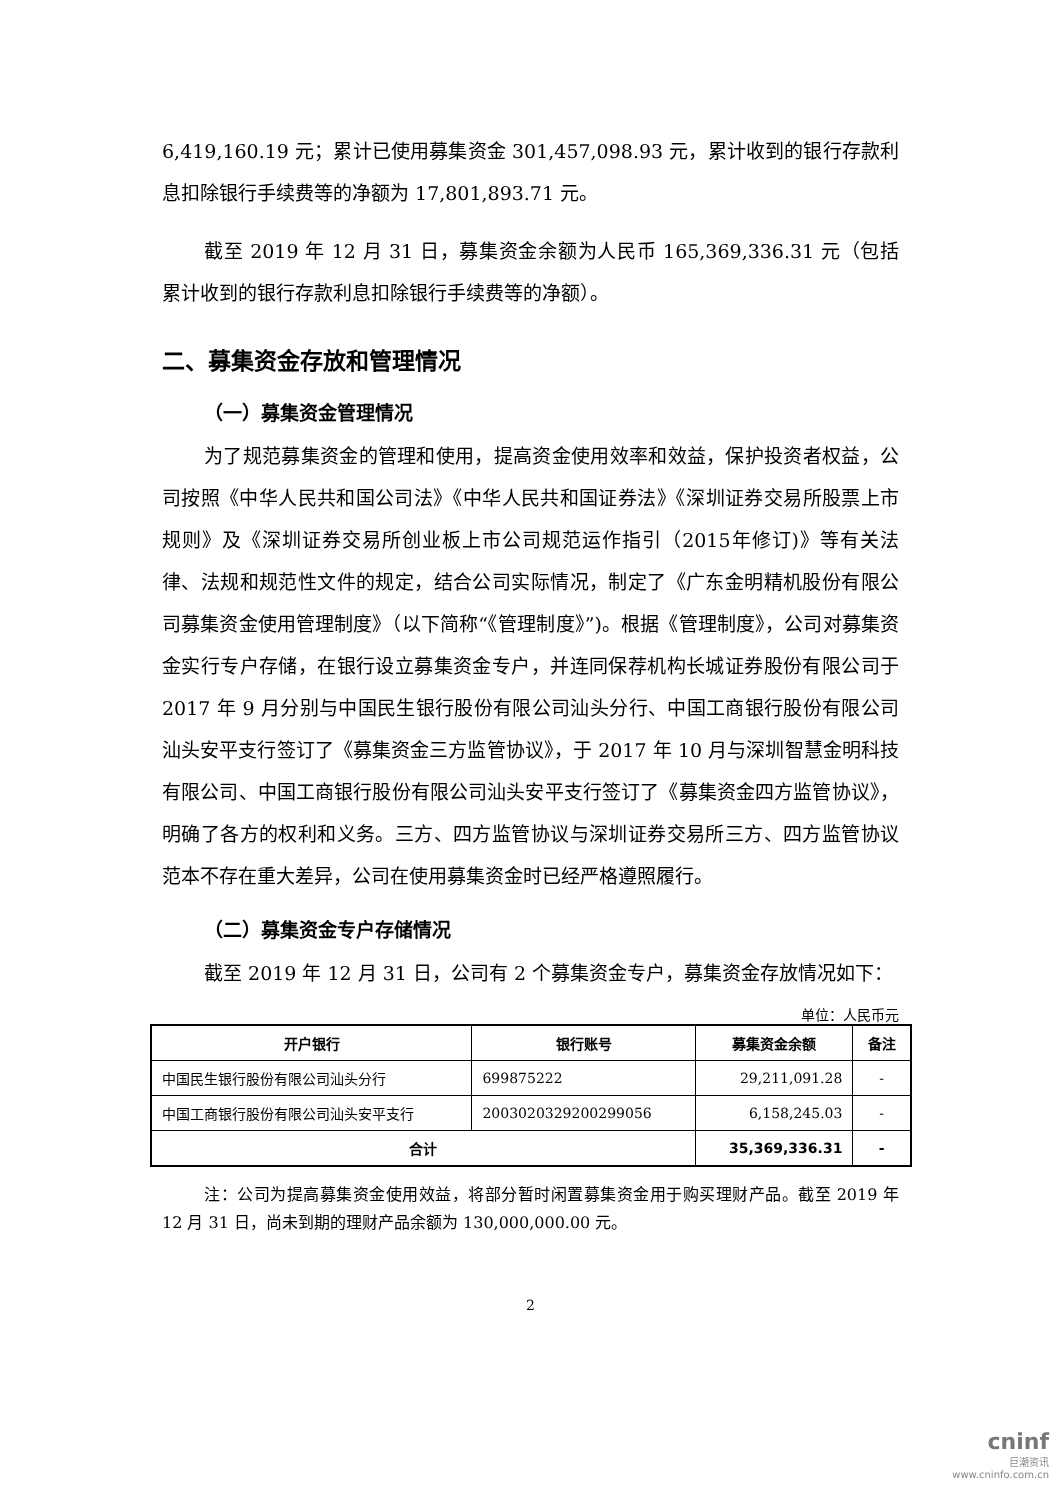6,419,160.19 元；累计已使用募集资金 301,457,098.93 元，累计收到的银行存款利息扣除银行手续费等的净额为 17,801,893.71 元。
截至 2019 年 12 月 31 日，募集资金余额为人民币 165,369,336.31 元（包括累计收到的银行存款利息扣除银行手续费等的净额）。
二、募集资金存放和管理情况
（一）募集资金管理情况
为了规范募集资金的管理和使用，提高资金使用效率和效益，保护投资者权益，公司按照《中华人民共和国公司法》《中华人民共和国证券法》《深圳证券交易所股票上市规则》及《深圳证券交易所创业板上市公司规范运作指引（2015年修订)》等有关法律、法规和规范性文件的规定，结合公司实际情况，制定了《广东金明精机股份有限公司募集资金使用管理制度》（以下简称“《管理制度》”)。根据《管理制度》，公司对募集资金实行专户存储，在银行设立募集资金专户，并连同保荐机构长城证券股份有限公司于 2017 年 9 月分别与中国民生银行股份有限公司汕头分行、中国工商银行股份有限公司汕头安平支行签订了《募集资金三方监管协议》，于 2017 年 10 月与深圳智慧金明科技有限公司、中国工商银行股份有限公司汕头安平支行签订了《募集资金四方监管协议》，明确了各方的权利和义务。三方、四方监管协议与深圳证券交易所三方、四方监管协议范本不存在重大差异，公司在使用募集资金时已经严格遵照履行。
（二）募集资金专户存储情况
截至 2019 年 12 月 31 日，公司有 2 个募集资金专户，募集资金存放情况如下：
单位：人民币元
| 开户银行 | 银行账号 | 募集资金余额 | 备注 |
| --- | --- | --- | --- |
| 中国民生银行股份有限公司汕头分行 | 699875222 | 29,211,091.28 | - |
| 中国工商银行股份有限公司汕头安平支行 | 2003020329200299056 | 6,158,245.03 | - |
| 合计 | | 35,369,336.31 | - |
注：公司为提高募集资金使用效益，将部分暂时闲置募集资金用于购买理财产品。截至 2019 年 12 月 31 日，尚未到期的理财产品余额为 130,000,000.00 元。
2
cninf
巨潮资讯
www.cninfo.com.cn